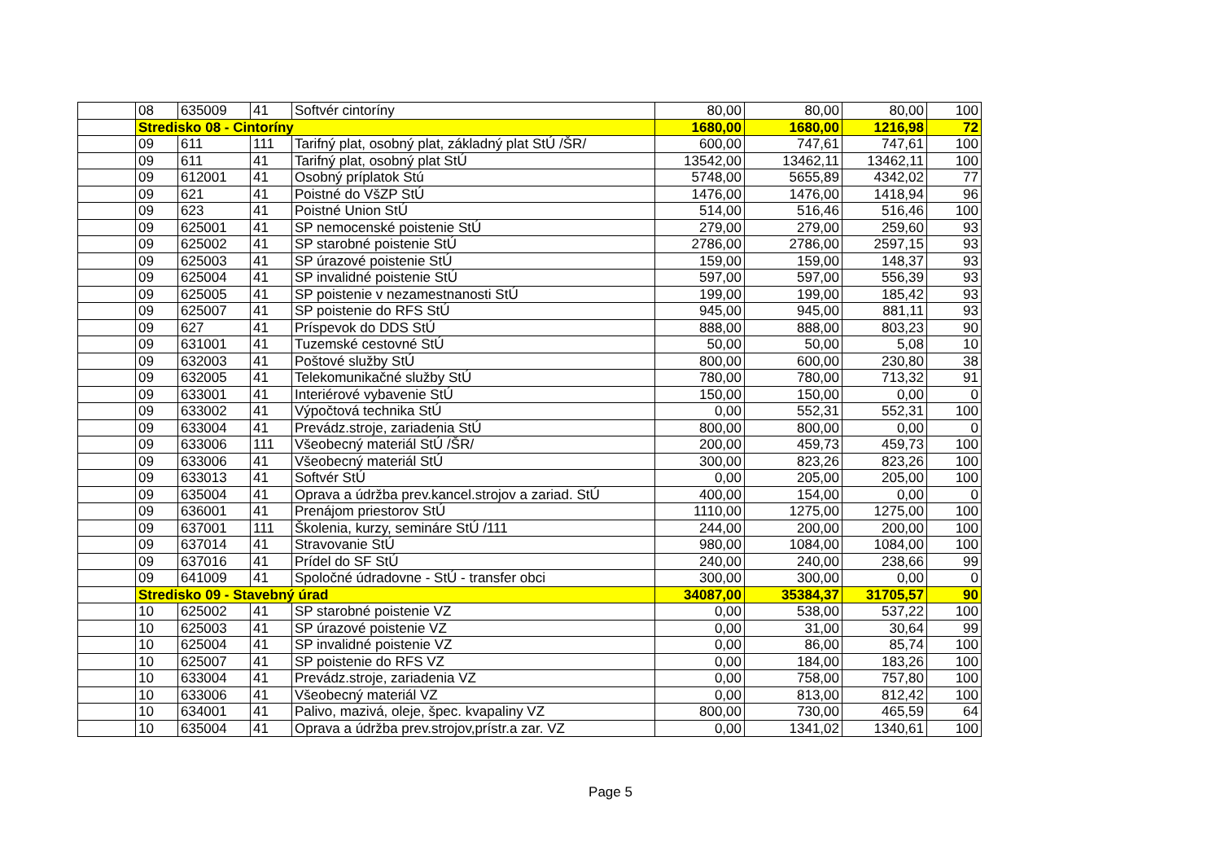| | 08 | 635009 | 41 | Softvér cintoríny | 80,00 | 80,00 | 80,00 | 100 |
| | Stredisko 08 - Cintoríny | | | | 1680,00 | 1680,00 | 1216,98 | 72 |
| | 09 | 611 | 111 | Tarifný plat, osobný plat, základný plat StÚ /ŠR/ | 600,00 | 747,61 | 747,61 | 100 |
| | 09 | 611 | 41 | Tarifný plat, osobný plat StÚ | 13542,00 | 13462,11 | 13462,11 | 100 |
| | 09 | 612001 | 41 | Osobný príplatok Stú | 5748,00 | 5655,89 | 4342,02 | 77 |
| | 09 | 621 | 41 | Poistné do VšZP StÚ | 1476,00 | 1476,00 | 1418,94 | 96 |
| | 09 | 623 | 41 | Poistné Union StÚ | 514,00 | 516,46 | 516,46 | 100 |
| | 09 | 625001 | 41 | SP nemocenské poistenie StÚ | 279,00 | 279,00 | 259,60 | 93 |
| | 09 | 625002 | 41 | SP starobné poistenie StÚ | 2786,00 | 2786,00 | 2597,15 | 93 |
| | 09 | 625003 | 41 | SP úrazové poistenie StÚ | 159,00 | 159,00 | 148,37 | 93 |
| | 09 | 625004 | 41 | SP invalidné poistenie StÚ | 597,00 | 597,00 | 556,39 | 93 |
| | 09 | 625005 | 41 | SP poistenie v nezamestnanosti StÚ | 199,00 | 199,00 | 185,42 | 93 |
| | 09 | 625007 | 41 | SP poistenie do RFS StÚ | 945,00 | 945,00 | 881,11 | 93 |
| | 09 | 627 | 41 | Príspevok do DDS StÚ | 888,00 | 888,00 | 803,23 | 90 |
| | 09 | 631001 | 41 | Tuzemské cestovné StÚ | 50,00 | 50,00 | 5,08 | 10 |
| | 09 | 632003 | 41 | Poštové služby StÚ | 800,00 | 600,00 | 230,80 | 38 |
| | 09 | 632005 | 41 | Telekomunikačné služby StÚ | 780,00 | 780,00 | 713,32 | 91 |
| | 09 | 633001 | 41 | Interiérové vybavenie StÚ | 150,00 | 150,00 | 0,00 | 0 |
| | 09 | 633002 | 41 | Výpočtová technika StÚ | 0,00 | 552,31 | 552,31 | 100 |
| | 09 | 633004 | 41 | Prevádz.stroje, zariadenia StÚ | 800,00 | 800,00 | 0,00 | 0 |
| | 09 | 633006 | 111 | Všeobecný materiál StÚ /ŠR/ | 200,00 | 459,73 | 459,73 | 100 |
| | 09 | 633006 | 41 | Všeobecný materiál StÚ | 300,00 | 823,26 | 823,26 | 100 |
| | 09 | 633013 | 41 | Softvér StÚ | 0,00 | 205,00 | 205,00 | 100 |
| | 09 | 635004 | 41 | Oprava a údržba prev.kancel.strojov a zariad. StÚ | 400,00 | 154,00 | 0,00 | 0 |
| | 09 | 636001 | 41 | Prenájom priestorov StÚ | 1110,00 | 1275,00 | 1275,00 | 100 |
| | 09 | 637001 | 111 | Školenia, kurzy, semináre StÚ /111 | 244,00 | 200,00 | 200,00 | 100 |
| | 09 | 637014 | 41 | Stravovanie StÚ | 980,00 | 1084,00 | 1084,00 | 100 |
| | 09 | 637016 | 41 | Prídel do SF StÚ | 240,00 | 240,00 | 238,66 | 99 |
| | 09 | 641009 | 41 | Spoločné údradovne - StÚ - transfer obci | 300,00 | 300,00 | 0,00 | 0 |
| | Stredisko 09 - Stavebný úrad | | | | 34087,00 | 35384,37 | 31705,57 | 90 |
| | 10 | 625002 | 41 | SP starobné poistenie VZ | 0,00 | 538,00 | 537,22 | 100 |
| | 10 | 625003 | 41 | SP úrazové poistenie VZ | 0,00 | 31,00 | 30,64 | 99 |
| | 10 | 625004 | 41 | SP invalidné poistenie VZ | 0,00 | 86,00 | 85,74 | 100 |
| | 10 | 625007 | 41 | SP poistenie do RFS VZ | 0,00 | 184,00 | 183,26 | 100 |
| | 10 | 633004 | 41 | Prevádz.stroje, zariadenia VZ | 0,00 | 758,00 | 757,80 | 100 |
| | 10 | 633006 | 41 | Všeobecný materiál VZ | 0,00 | 813,00 | 812,42 | 100 |
| | 10 | 634001 | 41 | Palivo, mazivá, oleje, špec. kvapaliny VZ | 800,00 | 730,00 | 465,59 | 64 |
| | 10 | 635004 | 41 | Oprava a údržba prev.strojov,prístr.a zar. VZ | 0,00 | 1341,02 | 1340,61 | 100 |
Page 5